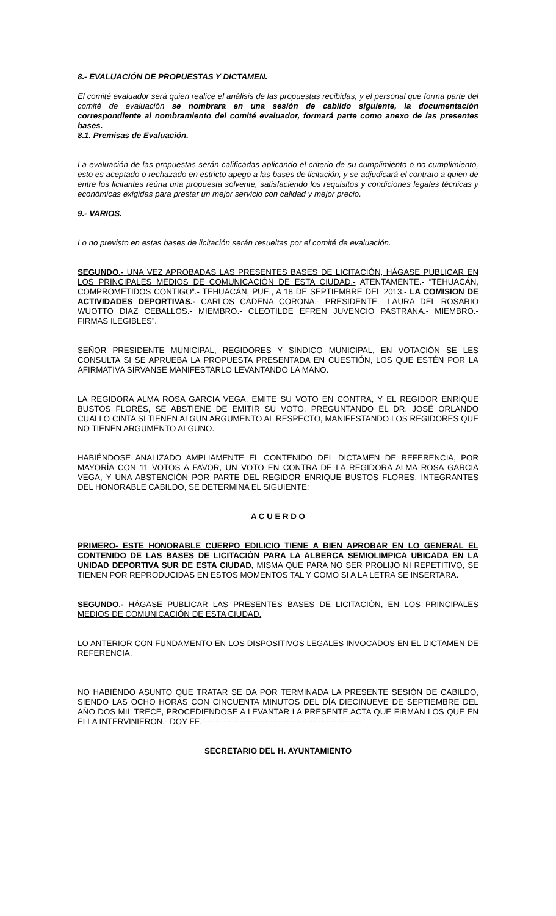8.- EVALUACIÓN DE PROPUESTAS Y DICTAMEN.
El comité evaluador será quien realice el análisis de las propuestas recibidas, y el personal que forma parte del comité de evaluación se nombrara en una sesión de cabildo siguiente, la documentación correspondiente al nombramiento del comité evaluador, formará parte como anexo de las presentes bases.
8.1. Premisas de Evaluación.
La evaluación de las propuestas serán calificadas aplicando el criterio de su cumplimiento o no cumplimiento, esto es aceptado o rechazado en estricto apego a las bases de licitación, y se adjudicará el contrato a quien de entre los licitantes reúna una propuesta solvente, satisfaciendo los requisitos y condiciones legales técnicas y económicas exigidas para prestar un mejor servicio con calidad y mejor precio.
9.- VARIOS.
Lo no previsto en estas bases de licitación serán resueltas por el comité de evaluación.
SEGUNDO.- UNA VEZ APROBADAS LAS PRESENTES BASES DE LICITACIÓN, HÁGASE PUBLICAR EN LOS PRINCIPALES MEDIOS DE COMUNICACIÓN DE ESTA CIUDAD.- ATENTAMENTE.- “TEHUACÁN, COMPROMETIDOS CONTIGO”.- TEHUACÁN, PUE., A 18 DE SEPTIEMBRE DEL 2013.- LA COMISION DE ACTIVIDADES DEPORTIVAS.- CARLOS CADENA CORONA.- PRESIDENTE.- LAURA DEL ROSARIO WUOTTO DIAZ CEBALLOS.- MIEMBRO.- CLEOTILDE EFREN JUVENCIO PASTRANA.- MIEMBRO.- FIRMAS ILEGIBLES”.
SEÑOR PRESIDENTE MUNICIPAL, REGIDORES Y SINDICO MUNICIPAL, EN VOTACIÓN SE LES CONSULTA SI SE APRUEBA LA PROPUESTA PRESENTADA EN CUESTIÓN, LOS QUE ESTÉN POR LA AFIRMATIVA SÍRVANSE MANIFESTARLO LEVANTANDO LA MANO.
LA REGIDORA ALMA ROSA GARCIA VEGA, EMITE SU VOTO EN CONTRA, Y EL REGIDOR ENRIQUE BUSTOS FLORES, SE ABSTIENE DE EMITIR SU VOTO, PREGUNTANDO EL DR. JOSÉ ORLANDO CUALLO CINTA SI TIENEN ALGUN ARGUMENTO AL RESPECTO, MANIFESTANDO LOS REGIDORES QUE NO TIENEN ARGUMENTO ALGUNO.
HABIÉNDOSE ANALIZADO AMPLIAMENTE EL CONTENIDO DEL DICTAMEN DE REFERENCIA, POR MAYORÍA CON 11 VOTOS A FAVOR, UN VOTO EN CONTRA DE LA REGIDORA ALMA ROSA GARCIA VEGA, Y UNA ABSTENCIÓN POR PARTE DEL REGIDOR ENRIQUE BUSTOS FLORES, INTEGRANTES DEL HONORABLE CABILDO, SE DETERMINA EL SIGUIENTE:
A C U E R D O
PRIMERO- ESTE HONORABLE CUERPO EDILICIO TIENE A BIEN APROBAR EN LO GENERAL EL CONTENIDO DE LAS BASES DE LICITACIÓN PARA LA ALBERCA SEMIOLIMPICA UBICADA EN LA UNIDAD DEPORTIVA SUR DE ESTA CIUDAD, MISMA QUE PARA NO SER PROLIJO NI REPETITIVO, SE TIENEN POR REPRODUCIDAS EN ESTOS MOMENTOS TAL Y COMO SI A LA LETRA SE INSERTARA.
SEGUNDO.- HÁGASE PUBLICAR LAS PRESENTES BASES DE LICITACIÓN, EN LOS PRINCIPALES MEDIOS DE COMUNICACIÓN DE ESTA CIUDAD.
LO ANTERIOR CON FUNDAMENTO EN LOS DISPOSITIVOS LEGALES INVOCADOS EN EL DICTAMEN DE REFERENCIA.
NO HABIÉNDO ASUNTO QUE TRATAR SE DA POR TERMINADA LA PRESENTE SESIÓN DE CABILDO, SIENDO LAS OCHO HORAS CON CINCUENTA MINUTOS DEL DÍA DIECINUEVE DE SEPTIEMBRE DEL AÑO DOS MIL TRECE, PROCEDIENDOSE A LEVANTAR LA PRESENTE ACTA QUE FIRMAN LOS QUE EN ELLA INTERVINIERON.- DOY FE.-------------------------------------- --------------------
SECRETARIO DEL H. AYUNTAMIENTO